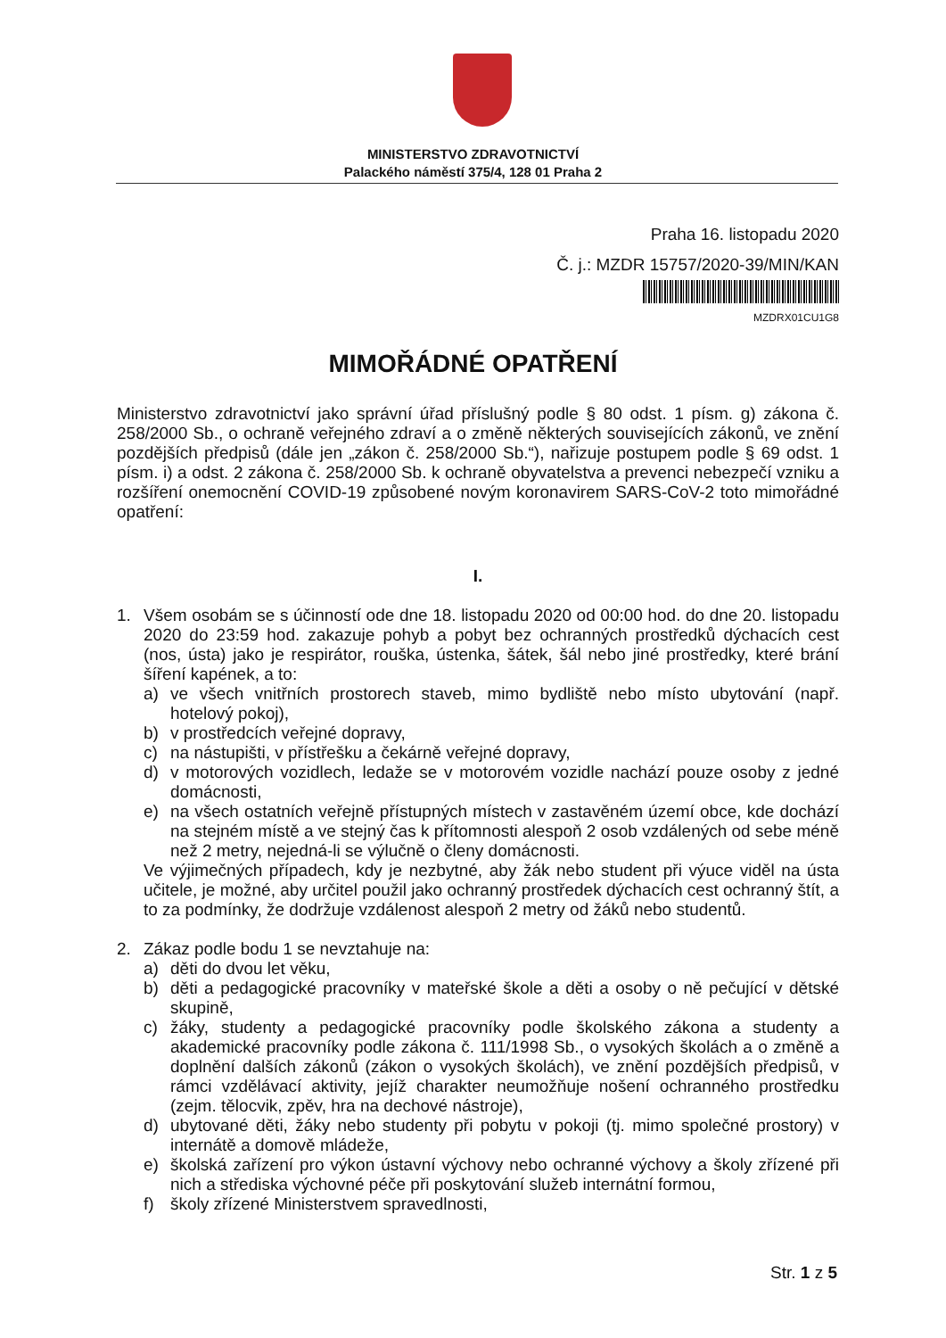MINISTERSTVO ZDRAVOTNICTVÍ
Palackého náměstí 375/4, 128 01 Praha 2
Praha 16. listopadu 2020
Č. j.: MZDR 15757/2020-39/MIN/KAN
MZDRX01CU1G8
MIMOŘÁDNÉ OPATŘENÍ
Ministerstvo zdravotnictví jako správní úřad příslušný podle § 80 odst. 1 písm. g) zákona č. 258/2000 Sb., o ochraně veřejného zdraví a o změně některých souvisejících zákonů, ve znění pozdějších předpisů (dále jen „zákon č. 258/2000 Sb.“), nařizuje postupem podle § 69 odst. 1 písm. i) a odst. 2 zákona č. 258/2000 Sb. k ochraně obyvatelstva a prevenci nebezpečí vzniku a rozšíření onemocnění COVID-19 způsobené novým koronavirem SARS-CoV-2 toto mimořádné opatření:
I.
1. Všem osobám se s účinností ode dne 18. listopadu 2020 od 00:00 hod. do dne 20. listopadu 2020 do 23:59 hod. zakazuje pohyb a pobyt bez ochranných prostředků dýchacích cest (nos, ústa) jako je respirátor, rouška, ústenka, šátek, šál nebo jiné prostředky, které brání šíření kapének, a to:
a) ve všech vnitřních prostorech staveb, mimo bydliště nebo místo ubytování (např. hotelový pokoj),
b) v prostředcích veřejné dopravy,
c) na nástupišti, v přístřešku a čekárně veřejné dopravy,
d) v motorových vozidlech, ledaže se v motorovém vozidle nachází pouze osoby z jedné domácnosti,
e) na všech ostatních veřejně přístupných místech v zastavěném území obce, kde dochází na stejném místě a ve stejný čas k přítomnosti alespoň 2 osob vzdálených od sebe méně než 2 metry, nejedná-li se výlučně o členy domácnosti.
Ve výjimečných případech, kdy je nezbytné, aby žák nebo student při výuce viděl na ústa učitele, je možné, aby určitel použil jako ochranný prostředek dýchacích cest ochranný štít, a to za podmínky, že dodržuje vzdálenost alespoň 2 metry od žáků nebo studentů.
2. Zákaz podle bodu 1 se nevztahuje na:
a) děti do dvou let věku,
b) děti a pedagogické pracovníky v mateřské škole a děti a osoby o ně pečující v dětské skupině,
c) žáky, studenty a pedagogické pracovníky podle školského zákona a studenty a akademické pracovníky podle zákona č. 111/1998 Sb., o vysokých školách a o změně a doplnění dalších zákonů (zákon o vysokých školách), ve znění pozdějších předpisů, v rámci vzdělávací aktivity, jejíž charakter neumožňuje nošení ochranného prostředku (zejm. tělocvik, zpěv, hra na dechové nástroje),
d) ubytované děti, žáky nebo studenty při pobytu v pokoji (tj. mimo společné prostory) v internátě a domově mládeže,
e) školská zařízení pro výkon ústavní výchovy nebo ochranné výchovy a školy zřízené při nich a střediska výchovné péče při poskytování služeb internátní formou,
f) školy zřízené Ministerstvem spravedlnosti,
Str. 1 z 5